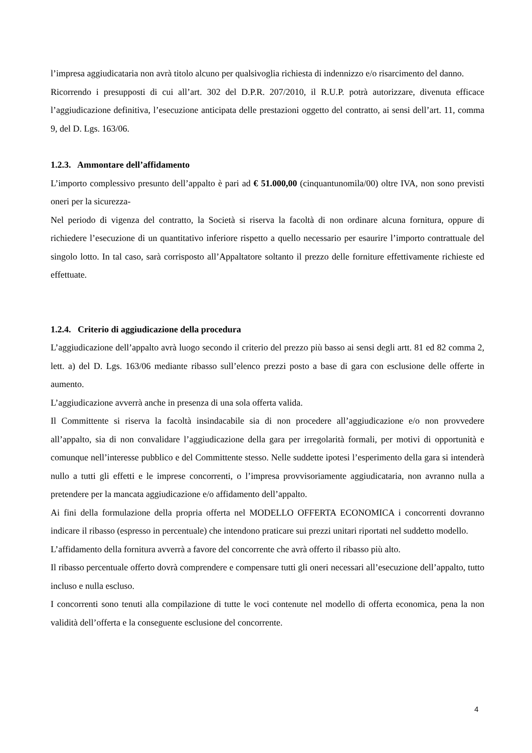l’impresa aggiudicataria non avrà titolo alcuno per qualsivoglia richiesta di indennizzo e/o risarcimento del danno.
Ricorrendo i presupposti di cui all’art. 302 del D.P.R. 207/2010, il R.U.P. potrà autorizzare, divenuta efficace l’aggiudicazione definitiva, l’esecuzione anticipata delle prestazioni oggetto del contratto, ai sensi dell’art. 11, comma 9, del D. Lgs. 163/06.
1.2.3. Ammontare dell’affidamento
L’importo complessivo presunto dell’appalto è pari ad € 51.000,00 (cinquantunomila/00) oltre IVA, non sono previsti oneri per la sicurezza-
Nel periodo di vigenza del contratto, la Società si riserva la facoltà di non ordinare alcuna fornitura, oppure di richiedere l’esecuzione di un quantitativo inferiore rispetto a quello necessario per esaurire l’importo contrattuale del singolo lotto. In tal caso, sarà corrisposto all’Appaltatore soltanto il prezzo delle forniture effettivamente richieste ed effettuate.
1.2.4. Criterio di aggiudicazione della procedura
L’aggiudicazione dell’appalto avrà luogo secondo il criterio del prezzo più basso ai sensi degli artt. 81 ed 82 comma 2, lett. a) del D. Lgs. 163/06 mediante ribasso sull’elenco prezzi posto a base di gara con esclusione delle offerte in aumento.
L’aggiudicazione avverrà anche in presenza di una sola offerta valida.
Il Committente si riserva la facoltà insindacabile sia di non procedere all’aggiudicazione e/o non provvedere all’appalto, sia di non convalidare l’aggiudicazione della gara per irregolarità formali, per motivi di opportunità e comunque nell’interesse pubblico e del Committente stesso. Nelle suddette ipotesi l’esperimento della gara si intenderà nullo a tutti gli effetti e le imprese concorrenti, o l’impresa provvisoriamente aggiudicataria, non avranno nulla a pretendere per la mancata aggiudicazione e/o affidamento dell’appalto.
Ai fini della formulazione della propria offerta nel MODELLO OFFERTA ECONOMICA i concorrenti dovranno indicare il ribasso (espresso in percentuale) che intendono praticare sui prezzi unitari riportati nel suddetto modello.
L’affidamento della fornitura avverrà a favore del concorrente che avrà offerto il ribasso più alto.
Il ribasso percentuale offerto dovrà comprendere e compensare tutti gli oneri necessari all’esecuzione dell’appalto, tutto incluso e nulla escluso.
I concorrenti sono tenuti alla compilazione di tutte le voci contenute nel modello di offerta economica, pena la non validità dell’offerta e la conseguente esclusione del concorrente.
4